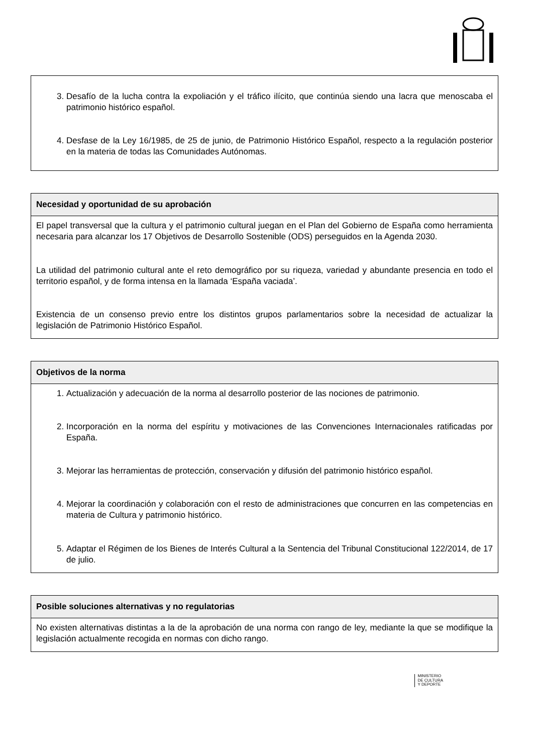3. Desafío de la lucha contra la expoliación y el tráfico ilícito, que continúa siendo una lacra que menoscaba el patrimonio histórico español.
4. Desfase de la Ley 16/1985, de 25 de junio, de Patrimonio Histórico Español, respecto a la regulación posterior en la materia de todas las Comunidades Autónomas.
Necesidad y oportunidad de su aprobación
El papel transversal que la cultura y el patrimonio cultural juegan en el Plan del Gobierno de España como herramienta necesaria para alcanzar los 17 Objetivos de Desarrollo Sostenible (ODS) perseguidos en la Agenda 2030.
La utilidad del patrimonio cultural ante el reto demográfico por su riqueza, variedad y abundante presencia en todo el territorio español, y de forma intensa en la llamada ‘España vaciada’.
Existencia de un consenso previo entre los distintos grupos parlamentarios sobre la necesidad de actualizar la legislación de Patrimonio Histórico Español.
Objetivos de la norma
1. Actualización y adecuación de la norma al desarrollo posterior de las nociones de patrimonio.
2. Incorporación en la norma del espíritu y motivaciones de las Convenciones Internacionales ratificadas por España.
3. Mejorar las herramientas de protección, conservación y difusión del patrimonio histórico español.
4. Mejorar la coordinación y colaboración con el resto de administraciones que concurren en las competencias en materia de Cultura y patrimonio histórico.
5. Adaptar el Régimen de los Bienes de Interés Cultural a la Sentencia del Tribunal Constitucional 122/2014, de 17 de julio.
Posible soluciones alternativas y no regulatorias
No existen alternativas distintas a la de la aprobación de una norma con rango de ley, mediante la que se modifique la legislación actualmente recogida en normas con dicho rango.
MINISTERIO
DE CULTURA
Y DEPORTE